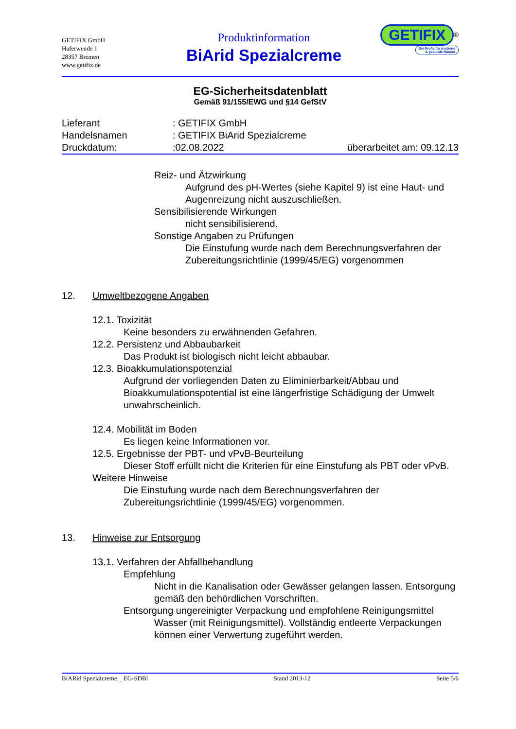GETIFIX GmbH
Haferwende 1
28357 Bremen
www.getifix.de
Produktinformation
BiArid Spezialcreme
GETIFIX<sup>®</sup>
Die Profis für trockene
& gesunde Häuser
EG-Sicherheitsdatenblatt
Gemäß 91/155/EWG und §14 GefStV
Lieferant: GETIFIX GmbH
Handelsnamen: GETIFIX BiArid Spezialcreme
Druckdatum::02.08.2022 überarbeitet am: 09.12.13
Reiz- und Ätzwirkung
Aufgrund des pH-Wertes (siehe Kapitel 9) ist eine Haut- und Augenreizung nicht auszuschließen.
Sensibilisierende Wirkungen
nicht sensibilisierend.
Sonstige Angaben zu Prüfungen
Die Einstufung wurde nach dem Berechnungsverfahren der Zubereitungsrichtlinie (1999/45/EG) vorgenommen
12. Umweltbezogene Angaben
12.1. Toxizität
Keine besonders zu erwähnenden Gefahren.
12.2. Persistenz und Abbaubarkeit
Das Produkt ist biologisch nicht leicht abbaubar.
12.3. Bioakkumulationspotenzial
Aufgrund der vorliegenden Daten zu Eliminierbarkeit/Abbau und Bioakkumulationspotential ist eine längerfristige Schädigung der Umwelt unwahrscheinlich.
12.4. Mobilität im Boden
Es liegen keine Informationen vor.
12.5. Ergebnisse der PBT- und vPvB-Beurteilung
Dieser Stoff erfüllt nicht die Kriterien für eine Einstufung als PBT oder vPvB.
Weitere Hinweise
Die Einstufung wurde nach dem Berechnungsverfahren der Zubereitungsrichtlinie (1999/45/EG) vorgenommen.
13. Hinweise zur Entsorgung
13.1. Verfahren der Abfallbehandlung
Empfehlung
Nicht in die Kanalisation oder Gewässer gelangen lassen. Entsorgung gemäß den behördlichen Vorschriften.
Entsorgung ungereinigter Verpackung und empfohlene Reinigungsmittel
Wasser (mit Reinigungsmittel). Vollständig entleerte Verpackungen können einer Verwertung zugeführt werden.
BiARid Spezialcreme _ EG-SDBl Stand 2013-12 Seite 5/6